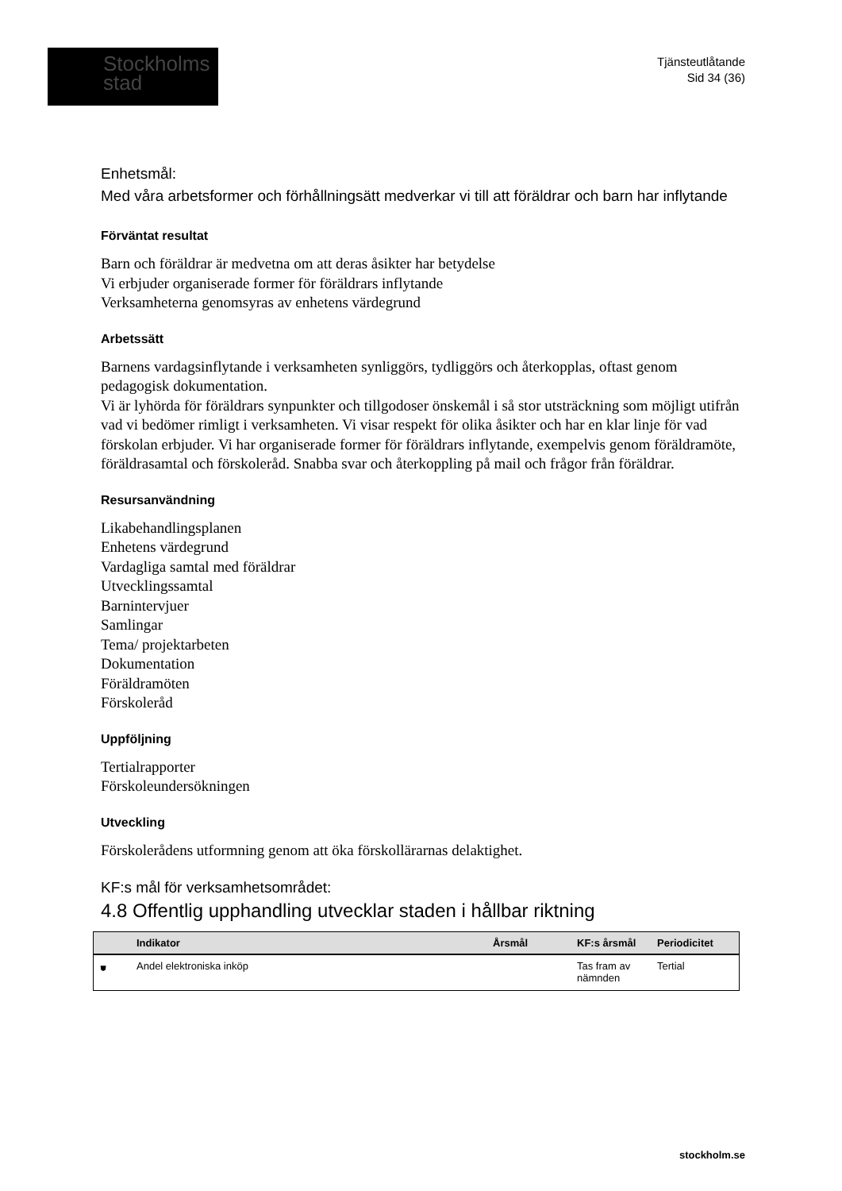Stockholms
stad
Tjänsteutlåtande
Sid 34 (36)
Enhetsmål:
Med våra arbetsformer och förhållningsätt medverkar vi till att föräldrar och barn har inflytande
Förväntat resultat
Barn och föräldrar är medvetna om att deras åsikter har betydelse
Vi erbjuder organiserade former för föräldrars inflytande
Verksamheterna genomsyras av enhetens värdegrund
Arbetssätt
Barnens vardagsinflytande i verksamheten synliggörs, tydliggörs och återkopplas, oftast genom pedagogisk dokumentation.
Vi är lyhörda för föräldrars synpunkter och tillgodoser önskemål i så stor utsträckning som möjligt utifrån vad vi bedömer rimligt i verksamheten. Vi visar respekt för olika åsikter och har en klar linje för vad förskolan erbjuder. Vi har organiserade former för föräldrars inflytande, exempelvis genom föräldramöte, föräldrasamtal och förskoleråd. Snabba svar och återkoppling på mail och frågor från föräldrar.
Resursanvändning
Likabehandlingsplanen
Enhetens värdegrund
Vardagliga samtal med föräldrar
Utvecklingssamtal
Barnintervjuer
Samlingar
Tema/ projektarbeten
Dokumentation
Föräldramöten
Förskoleråd
Uppföljning
Tertialrapporter
Förskoleundersökningen
Utveckling
Förskolerådens utformning genom att öka förskollärarnas delaktighet.
KF:s mål för verksamhetsområdet:
4.8 Offentlig upphandling utvecklar staden i hållbar riktning
| | Indikator | Årsmål | KF:s årsmål | Periodicitet |
| --- | --- | --- | --- | --- |
| ⛊ | Andel elektroniska inköp | | Tas fram av nämnden | Tertial |
stockholm.se